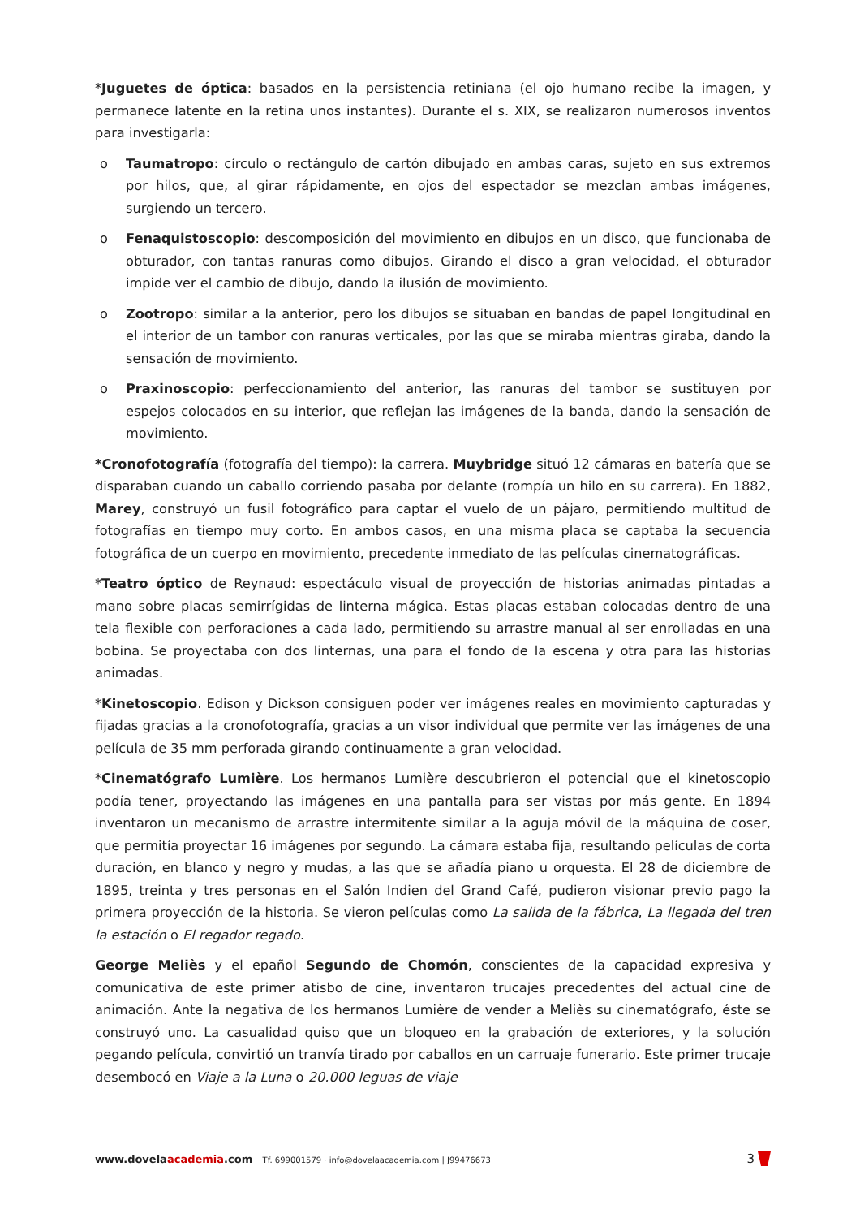*Juguetes de óptica: basados en la persistencia retiniana (el ojo humano recibe la imagen, y permanece latente en la retina unos instantes). Durante el s. XIX, se realizaron numerosos inventos para investigarla:
o Taumatropo: círculo o rectángulo de cartón dibujado en ambas caras, sujeto en sus extremos por hilos, que, al girar rápidamente, en ojos del espectador se mezclan ambas imágenes, surgiendo un tercero.
o Fenaquistoscopio: descomposición del movimiento en dibujos en un disco, que funcionaba de obturador, con tantas ranuras como dibujos. Girando el disco a gran velocidad, el obturador impide ver el cambio de dibujo, dando la ilusión de movimiento.
o Zootropo: similar a la anterior, pero los dibujos se situaban en bandas de papel longitudinal en el interior de un tambor con ranuras verticales, por las que se miraba mientras giraba, dando la sensación de movimiento.
o Praxinoscopio: perfeccionamiento del anterior, las ranuras del tambor se sustituyen por espejos colocados en su interior, que reflejan las imágenes de la banda, dando la sensación de movimiento.
*Cronofotografía (fotografía del tiempo): la carrera. Muybridge situó 12 cámaras en batería que se disparaban cuando un caballo corriendo pasaba por delante (rompía un hilo en su carrera). En 1882, Marey, construyó un fusil fotográfico para captar el vuelo de un pájaro, permitiendo multitud de fotografías en tiempo muy corto. En ambos casos, en una misma placa se captaba la secuencia fotográfica de un cuerpo en movimiento, precedente inmediato de las películas cinematográficas.
*Teatro óptico de Reynaud: espectáculo visual de proyección de historias animadas pintadas a mano sobre placas semirrígidas de linterna mágica. Estas placas estaban colocadas dentro de una tela flexible con perforaciones a cada lado, permitiendo su arrastre manual al ser enrolladas en una bobina. Se proyectaba con dos linternas, una para el fondo de la escena y otra para las historias animadas.
*Kinetoscopio. Edison y Dickson consiguen poder ver imágenes reales en movimiento capturadas y fijadas gracias a la cronofotografía, gracias a un visor individual que permite ver las imágenes de una película de 35 mm perforada girando continuamente a gran velocidad.
*Cinematógrafo Lumière. Los hermanos Lumière descubrieron el potencial que el kinetoscopio podía tener, proyectando las imágenes en una pantalla para ser vistas por más gente. En 1894 inventaron un mecanismo de arrastre intermitente similar a la aguja móvil de la máquina de coser, que permitía proyectar 16 imágenes por segundo. La cámara estaba fija, resultando películas de corta duración, en blanco y negro y mudas, a las que se añadía piano u orquesta. El 28 de diciembre de 1895, treinta y tres personas en el Salón Indien del Grand Café, pudieron visionar previo pago la primera proyección de la historia. Se vieron películas como La salida de la fábrica, La llegada del tren la estación o El regador regado.
George Meliès y el epañol Segundo de Chomón, conscientes de la capacidad expresiva y comunicativa de este primer atisbo de cine, inventaron trucajes precedentes del actual cine de animación. Ante la negativa de los hermanos Lumière de vender a Meliès su cinematógrafo, éste se construyó uno. La casualidad quiso que un bloqueo en la grabación de exteriores, y la solución pegando película, convirtió un tranvía tirado por caballos en un carruaje funerario. Este primer trucaje desembocó en Viaje a la Luna o 20.000 leguas de viaje
www.dovelaacademia.com Tf. 699001579 · info@dovelaacademia.com | J99476673
3